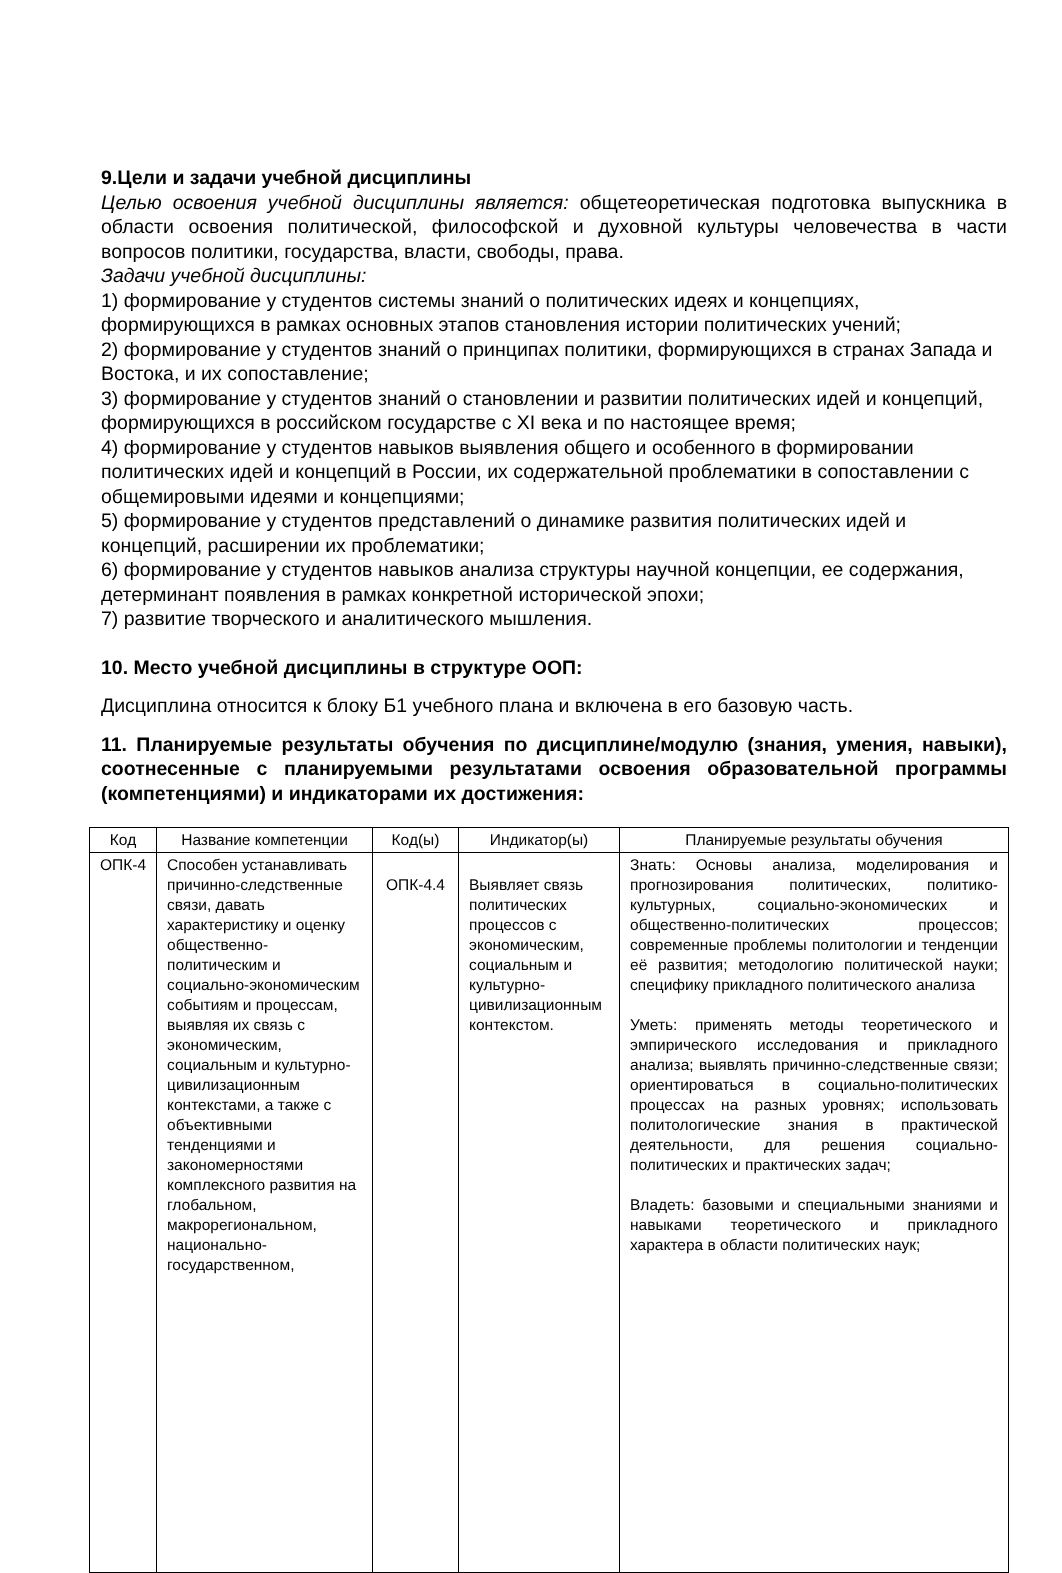9.Цели и задачи учебной дисциплины
Целью освоения учебной дисциплины является: общетеоретическая подготовка выпускника в области освоения политической, философской и духовной культуры человечества в части вопросов политики, государства, власти, свободы, права.
Задачи учебной дисциплины:
1) формирование у студентов системы знаний о политических идеях и концепциях, формирующихся в рамках основных этапов становления истории политических учений;
2) формирование у студентов знаний о принципах политики, формирующихся в странах Запада и Востока, и их сопоставление;
3) формирование у студентов знаний о становлении и развитии политических идей и концепций, формирующихся в российском государстве с XI века и по настоящее время;
4) формирование у студентов навыков выявления общего и особенного в формировании политических идей и концепций в России, их содержательной проблематики в сопоставлении с общемировыми идеями и концепциями;
5) формирование у студентов представлений о динамике развития политических идей и концепций, расширении их проблематики;
6) формирование у студентов навыков анализа структуры научной концепции, ее содержания, детерминант появления в рамках конкретной исторической эпохи;
7) развитие творческого и аналитического мышления.
10. Место учебной дисциплины в структуре ООП:
Дисциплина относится к блоку Б1 учебного плана и включена в его базовую часть.
11. Планируемые результаты обучения по дисциплине/модулю (знания, умения, навыки), соотнесенные с планируемыми результатами освоения образовательной программы (компетенциями) и индикаторами их достижения:
| Код | Название компетенции | Код(ы) | Индикатор(ы) | Планируемые результаты обучения |
| ОПК-4 | Способен устанавливать причинно-следственные связи, давать характеристику и оценку общественно-политическим и социально-экономическим событиям и процессам, выявляя их связь с экономическим, социальным и культурно-цивилизационным контекстами, а также с объективными тенденциями и закономерностями комплексного развития на глобальном, макрорегиональном, национально-государственном, | ОПК-4.4 | Выявляет связь политических процессов с экономическим, социальным и культурно-цивилизационным контекстом. | Знать: Основы анализа, моделирования и прогнозирования политических, политико-культурных, социально-экономических и общественно-политических процессов; современные проблемы политологии и тенденции её развития; методологию политической науки; специфику прикладного политического анализа Уметь: применять методы теоретического и эмпирического исследования и прикладного анализа; выявлять причинно-следственные связи; ориентироваться в социально-политических процессах на разных уровнях; использовать политологические знания в практической деятельности, для решения социально-политических и практических задач; Владеть: базовыми и специальными знаниями и навыками теоретического и прикладного характера в области политических наук; |